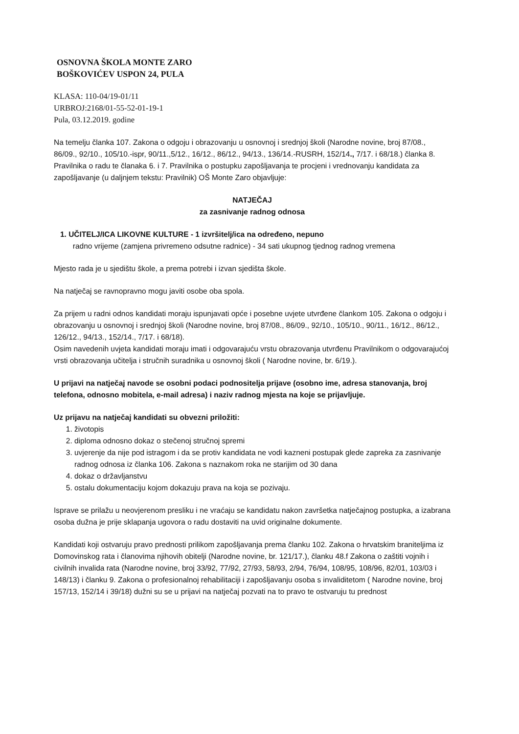OSNOVNA ŠKOLA MONTE ZARO
BOŠKOVIĆEV USPON 24, PULA
KLASA: 110-04/19-01/11
URBROJ:2168/01-55-52-01-19-1
Pula, 03.12.2019. godine
Na temelju članka 107. Zakona o odgoju i obrazovanju u osnovnoj i srednjoj školi (Narodne novine, broj 87/08., 86/09., 92/10., 105/10.-ispr, 90/11.,5/12., 16/12., 86/12., 94/13., 136/14.-RUSRH, 152/14., 7/17. i 68/18.) članka 8. Pravilnika o radu te članaka 6. i 7. Pravilnika o postupku zapošljavanja te procjeni i vrednovanju kandidata za zapošljavanje (u daljnjem tekstu: Pravilnik) OŠ Monte Zaro objavljuje:
NATJEČAJ
za zasnivanje radnog odnosa
1. UČITELJ/ICA LIKOVNE KULTURE - 1 izvršitelj/ica na određeno, nepuno
radno vrijeme (zamjena privremeno odsutne radnice) - 34 sati ukupnog tjednog radnog vremena
Mjesto rada je u sjedištu škole, a prema potrebi i izvan sjedišta škole.
Na natječaj se ravnopravno mogu javiti osobe oba spola.
Za prijem u radni odnos kandidati moraju ispunjavati opće i posebne uvjete utvrđene člankom 105. Zakona o odgoju i obrazovanju u osnovnoj i srednjoj školi (Narodne novine, broj 87/08., 86/09., 92/10., 105/10., 90/11., 16/12., 86/12., 126/12., 94/13., 152/14., 7/17. i 68/18).
Osim navedenih uvjeta kandidati moraju imati i odgovarajuću vrstu obrazovanja utvrđenu Pravilnikom o odgovarajućoj vrsti obrazovanja učitelja i stručnih suradnika u osnovnoj školi ( Narodne novine, br. 6/19.).
U prijavi na natječaj navode se osobni podaci podnositelja prijave (osobno ime, adresa stanovanja, broj telefona, odnosno mobitela, e-mail adresa) i naziv radnog mjesta na koje se prijavljuje.
Uz prijavu na natječaj kandidati su obvezni priložiti:
1. životopis
2. diploma odnosno dokaz o stečenoj stručnoj spremi
3. uvjerenje da nije pod istragom i da se protiv kandidata ne vodi kazneni postupak glede zapreka za zasnivanje radnog odnosa iz članka 106. Zakona s naznakom roka ne starijim od 30 dana
4. dokaz o državljanstvu
5. ostalu dokumentaciju kojom dokazuju prava na koja se pozivaju.
Isprave se prilažu u neovjerenom presliku i ne vraćaju se kandidatu nakon završetka natječajnog postupka, a izabrana osoba dužna je prije sklapanja ugovora o radu dostaviti na uvid originalne dokumente.
Kandidati koji ostvaruju pravo prednosti prilikom zapošljavanja prema članku 102. Zakona o hrvatskim braniteljima iz Domovinskog rata i članovima njihovih obitelji (Narodne novine, br. 121/17.), članku 48.f Zakona o zaštiti vojnih i civilnih invalida rata (Narodne novine, broj 33/92, 77/92, 27/93, 58/93, 2/94, 76/94, 108/95, 108/96, 82/01, 103/03 i 148/13) i članku 9. Zakona o profesionalnoj rehabilitaciji i zapošljavanju osoba s invaliditetom ( Narodne novine, broj 157/13, 152/14 i 39/18) dužni su se u prijavi na natječaj pozvati na to pravo te ostvaruju tu prednost